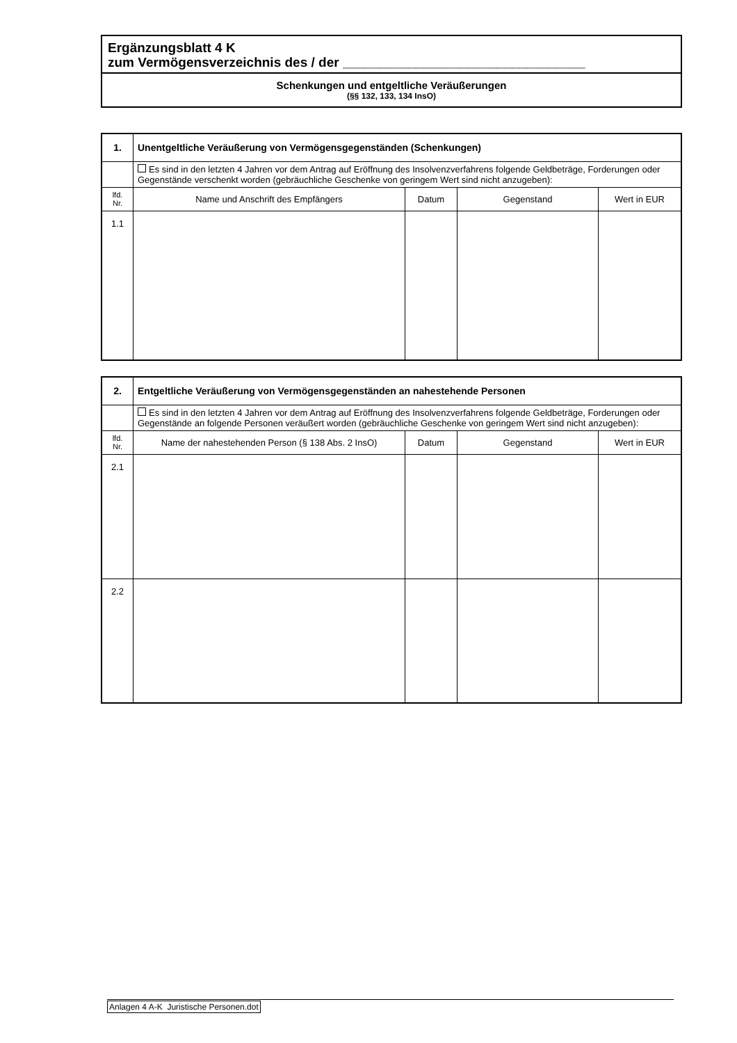Ergänzungsblatt 4 K
zum Vermögensverzeichnis des / der _________________________________
Schenkungen und entgeltliche Veräußerungen
(§§ 132, 133, 134 InsO)
| 1. | Unentgeltliche Veräußerung von Vermögensgegenständen (Schenkungen) | | | |
| | Es sind in den letzten 4 Jahren vor dem Antrag auf Eröffnung des Insolvenzverfahrens folgende Geldbeträge, Forderungen oder Gegenstände verschenkt worden (gebräuchliche Geschenke von geringem Wert sind nicht anzugeben): | | | |
| lfd. Nr. | Name und Anschrift des Empfängers | Datum | Gegenstand | Wert in EUR |
| 1.1 | | | | |
| 2. | Entgeltliche Veräußerung von Vermögensgegenständen an nahestehende Personen | | | |
| | Es sind in den letzten 4 Jahren vor dem Antrag auf Eröffnung des Insolvenzverfahrens folgende Geldbeträge, Forderungen oder Gegenstände an folgende Personen veräußert worden (gebräuchliche Geschenke von geringem Wert sind nicht anzugeben): | | | |
| lfd. Nr. | Name der nahestehenden Person (§ 138 Abs. 2 InsO) | Datum | Gegenstand | Wert in EUR |
| 2.1 | | | | |
| 2.2 | | | | |
Anlagen 4 A-K Juristische Personen.dot